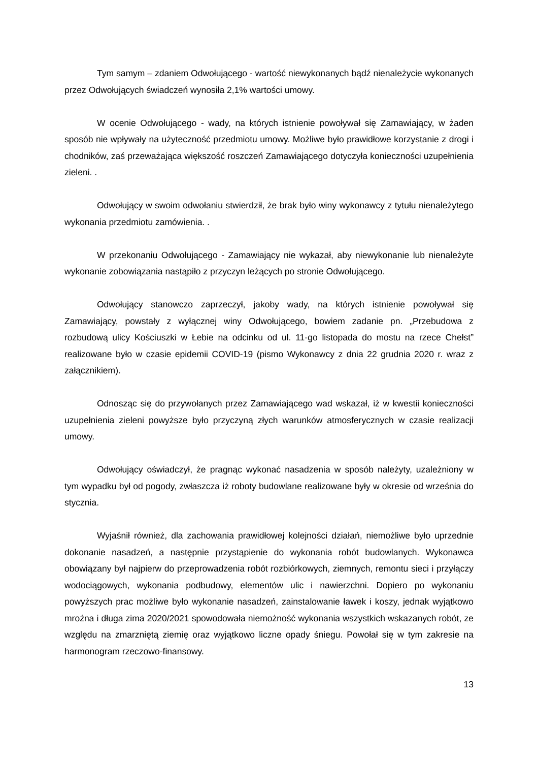Tym samym – zdaniem Odwołującego - wartość niewykonanych bądź nienależycie wykonanych przez Odwołujących świadczeń wynosiła 2,1% wartości umowy.
W ocenie Odwołującego - wady, na których istnienie powoływał się Zamawiający, w żaden sposób nie wpływały na użyteczność przedmiotu umowy. Możliwe było prawidłowe korzystanie z drogi i chodników, zaś przeważająca większość roszczeń Zamawiającego dotyczyła konieczności uzupełnienia zieleni. .
Odwołujący w swoim odwołaniu stwierdził, że brak było winy wykonawcy z tytułu nienależytego wykonania przedmiotu zamówienia. .
W przekonaniu Odwołującego - Zamawiający nie wykazał, aby niewykonanie lub nienależyte wykonanie zobowiązania nastąpiło z przyczyn leżących po stronie Odwołującego.
Odwołujący stanowczo zaprzeczył, jakoby wady, na których istnienie powoływał się Zamawiający, powstały z wyłącznej winy Odwołującego, bowiem zadanie pn. „Przebudowa z rozbudową ulicy Kościuszki w Łebie na odcinku od ul. 11-go listopada do mostu na rzece Chełst” realizowane było w czasie epidemii COVID-19 (pismo Wykonawcy z dnia 22 grudnia 2020 r. wraz z załącznikiem).
Odnosząc się do przywołanych przez Zamawiającego wad wskazał, iż w kwestii konieczności uzupełnienia zieleni powyższe było przyczyną złych warunków atmosferycznych w czasie realizacji umowy.
Odwołujący oświadczył, że pragnąc wykonać nasadzenia w sposób należyty, uzależniony w tym wypadku był od pogody, zwłaszcza iż roboty budowlane realizowane były w okresie od września do stycznia.
Wyjaśnił również, dla zachowania prawidłowej kolejności działań, niemożliwe było uprzednie dokonanie nasadzeń, a następnie przystąpienie do wykonania robót budowlanych. Wykonawca obowiązany był najpierw do przeprowadzenia robót rozbiórkowych, ziemnych, remontu sieci i przyłączy wodociągowych, wykonania podbudowy, elementów ulic i nawierzchni. Dopiero po wykonaniu powyższych prac możliwe było wykonanie nasadzeń, zainstalowanie ławek i koszy, jednak wyjątkowo mroźna i długa zima 2020/2021 spowodowała niemożność wykonania wszystkich wskazanych robót, ze względu na zmarzniętą ziemię oraz wyjątkowo liczne opady śniegu. Powołał się w tym zakresie na harmonogram rzeczowo-finansowy.
13